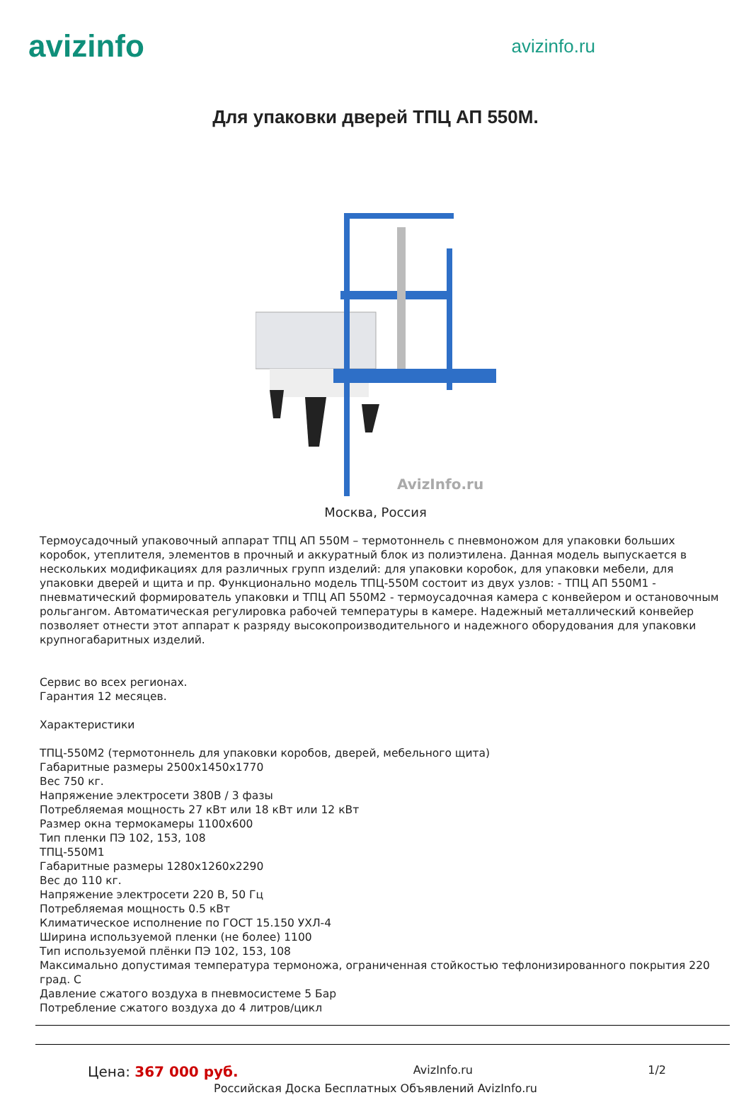avizinfo
avizinfo.ru
Для упаковки дверей ТПЦ АП 550М.
AvizInfo.ru
Москва, Россия
Термоусадочный упаковочный аппарат ТПЦ АП 550М – термотоннель с пневмоножом для упаковки больших коробок, утеплителя, элементов в прочный и аккуратный блок из полиэтилена. Данная модель выпускается в нескольких модификациях для различных групп изделий: для упаковки коробок, для упаковки мебели, для упаковки дверей и щита и пр. Функционально модель ТПЦ-550М состоит из двух узлов: - ТПЦ АП 550М1 - пневматический формирователь упаковки и ТПЦ АП 550М2 - термоусадочная камера с конвейером и остановочным рольгангом. Автоматическая регулировка рабочей температуры в камере. Надежный металлический конвейер позволяет отнести этот аппарат к разряду высокопроизводительного и надежного оборудования для упаковки крупногабаритных изделий.
Сервис во всех регионах.
Гарантия 12 месяцев.
Характеристики
ТПЦ-550М2 (термотоннель для упаковки коробов, дверей, мебельного щита)
Габаритные размеры 2500х1450х1770
Вес 750 кг.
Напряжение электросети 380В / 3 фазы
Потребляемая мощность 27 кВт или 18 кВт или 12 кВт
Размер окна термокамеры 1100х600
Тип пленки ПЭ 102, 153, 108
ТПЦ-550М1
Габаритные размеры 1280х1260х2290
Вес до 110 кг.
Напряжение электросети 220 В, 50 Гц
Потребляемая мощность 0.5 кВт
Климатическое исполнение по ГОСТ 15.150 УХЛ-4
Ширина используемой пленки (не более) 1100
Тип используемой плёнки ПЭ 102, 153, 108
Максимально допустимая температура термоножа, ограниченная стойкостью тефлонизированного покрытия 220 град. С
Давление сжатого воздуха в пневмосистеме 5 Бар
Потребление сжатого воздуха до 4 литров/цикл
Цена: 367 000 руб. AvizInfo.ru 1/2
Российская Доска Бесплатных Объявлений AvizInfo.ru